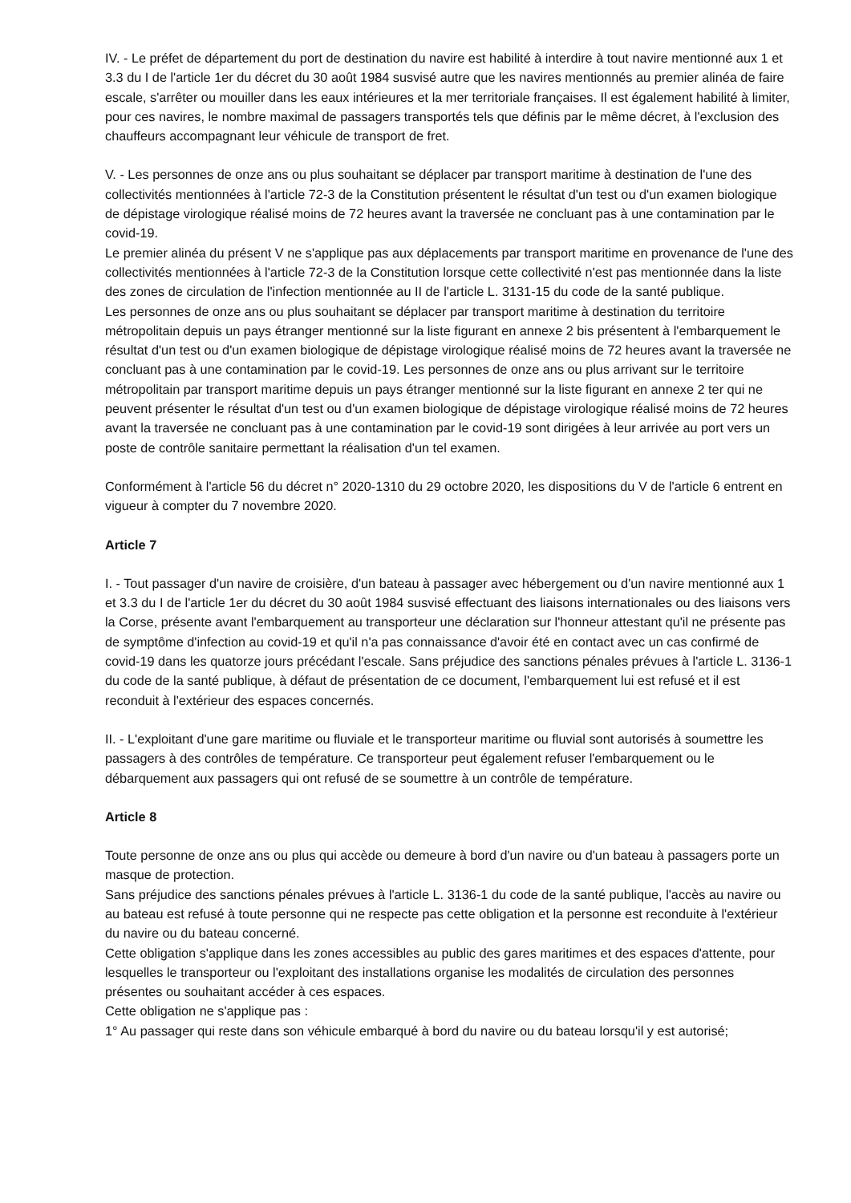IV. - Le préfet de département du port de destination du navire est habilité à interdire à tout navire mentionné aux 1 et 3.3 du I de l'article 1er du décret du 30 août 1984 susvisé autre que les navires mentionnés au premier alinéa de faire escale, s'arrêter ou mouiller dans les eaux intérieures et la mer territoriale françaises. Il est également habilité à limiter, pour ces navires, le nombre maximal de passagers transportés tels que définis par le même décret, à l'exclusion des chauffeurs accompagnant leur véhicule de transport de fret.
V. - Les personnes de onze ans ou plus souhaitant se déplacer par transport maritime à destination de l'une des collectivités mentionnées à l'article 72-3 de la Constitution présentent le résultat d'un test ou d'un examen biologique de dépistage virologique réalisé moins de 72 heures avant la traversée ne concluant pas à une contamination par le covid-19.
Le premier alinéa du présent V ne s'applique pas aux déplacements par transport maritime en provenance de l'une des collectivités mentionnées à l'article 72-3 de la Constitution lorsque cette collectivité n'est pas mentionnée dans la liste des zones de circulation de l'infection mentionnée au II de l'article L. 3131-15 du code de la santé publique.
Les personnes de onze ans ou plus souhaitant se déplacer par transport maritime à destination du territoire métropolitain depuis un pays étranger mentionné sur la liste figurant en annexe 2 bis présentent à l'embarquement le résultat d'un test ou d'un examen biologique de dépistage virologique réalisé moins de 72 heures avant la traversée ne concluant pas à une contamination par le covid-19. Les personnes de onze ans ou plus arrivant sur le territoire métropolitain par transport maritime depuis un pays étranger mentionné sur la liste figurant en annexe 2 ter qui ne peuvent présenter le résultat d'un test ou d'un examen biologique de dépistage virologique réalisé moins de 72 heures avant la traversée ne concluant pas à une contamination par le covid-19 sont dirigées à leur arrivée au port vers un poste de contrôle sanitaire permettant la réalisation d'un tel examen.
Conformément à l'article 56 du décret n° 2020-1310 du 29 octobre 2020, les dispositions du V de l'article 6 entrent en vigueur à compter du 7 novembre 2020.
Article 7
I. - Tout passager d'un navire de croisière, d'un bateau à passager avec hébergement ou d'un navire mentionné aux 1 et 3.3 du I de l'article 1er du décret du 30 août 1984 susvisé effectuant des liaisons internationales ou des liaisons vers la Corse, présente avant l'embarquement au transporteur une déclaration sur l'honneur attestant qu'il ne présente pas de symptôme d'infection au covid-19 et qu'il n'a pas connaissance d'avoir été en contact avec un cas confirmé de covid-19 dans les quatorze jours précédant l'escale. Sans préjudice des sanctions pénales prévues à l'article L. 3136-1 du code de la santé publique, à défaut de présentation de ce document, l'embarquement lui est refusé et il est reconduit à l'extérieur des espaces concernés.
II. - L'exploitant d'une gare maritime ou fluviale et le transporteur maritime ou fluvial sont autorisés à soumettre les passagers à des contrôles de température. Ce transporteur peut également refuser l'embarquement ou le débarquement aux passagers qui ont refusé de se soumettre à un contrôle de température.
Article 8
Toute personne de onze ans ou plus qui accède ou demeure à bord d'un navire ou d'un bateau à passagers porte un masque de protection.
Sans préjudice des sanctions pénales prévues à l'article L. 3136-1 du code de la santé publique, l'accès au navire ou au bateau est refusé à toute personne qui ne respecte pas cette obligation et la personne est reconduite à l'extérieur du navire ou du bateau concerné.
Cette obligation s'applique dans les zones accessibles au public des gares maritimes et des espaces d'attente, pour lesquelles le transporteur ou l'exploitant des installations organise les modalités de circulation des personnes présentes ou souhaitant accéder à ces espaces.
Cette obligation ne s'applique pas :
1° Au passager qui reste dans son véhicule embarqué à bord du navire ou du bateau lorsqu'il y est autorisé;